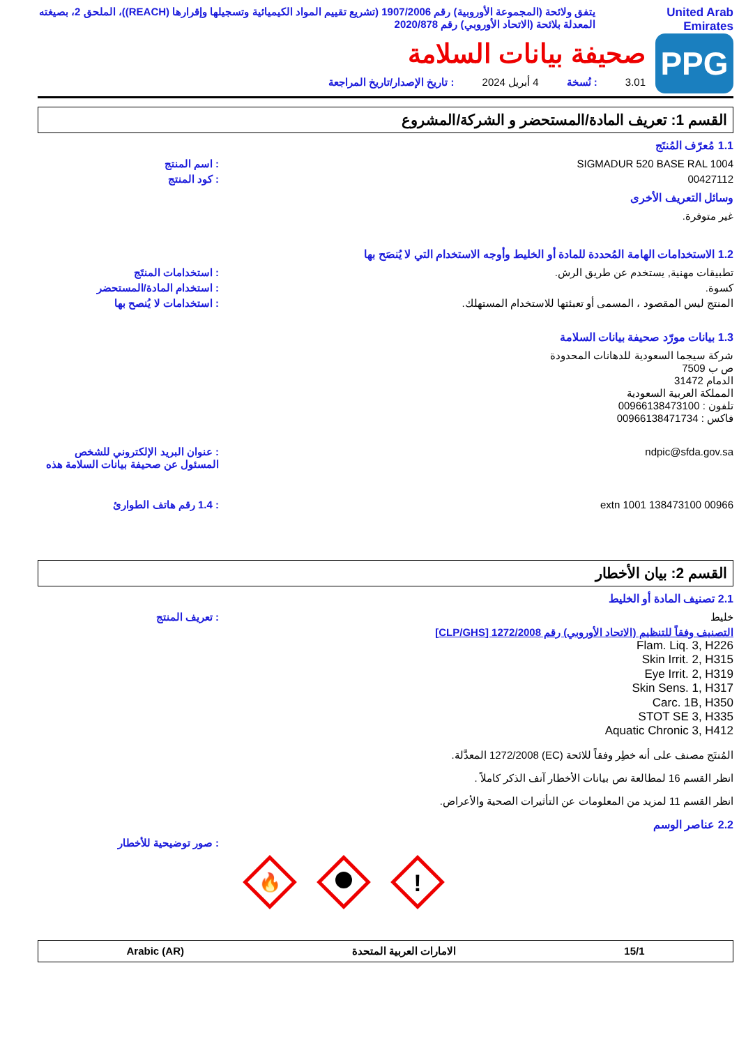United Arab
Emirates
يتفق ولائحة (المجموعة الأوروبية) رقم 1907/2006 (تشريع تقييم المواد الكيميائية وتسجيلها وإقرارها (REACH))، الملحق 2، بصيغته المعدلة بلائحة (الاتحاد الأوروبي) رقم 2020/878
PPG
صحيفة بيانات السلامة
3.01: نُسخة 4 أبريل 2024: تاريخ الإصدار/تاريخ المراجعة
القسم 1: تعريف المادة/المستحضر و الشركة/المشروع
1.1 مُعرّف المُنتَج
SIGMADUR 520 BASE RAL 1004: اسم المنتج
00427112: كود المنتج
وسائل التعريف الأخرى
غير متوفرة.
1.2 الاستخدامات الهامة المُحددة للمادة أو الخليط وأوجه الاستخدام التي لا يُنصَح بها
تطبيقات مهنية, يستخدم عن طريق الرش.: استخدامات المنتَج
كسوة.: استخدام المادة/المستحضر
المنتج ليس المقصود ، المسمى أو تعبئتها للاستخدام المستهلك.: استخدامات لا يُنصح بها
1.3 بيانات مورّد صحيفة بيانات السلامة
شركة سيجما السعودية للدهانات المحدودة
ص ب 7509
الدمام 31472
المملكة العربية السعودية
تلفون : 00966138473100
فاكس : 00966138471734
ndpic@sfda.gov.sa: عنوان البريد الإلكتروني للشخص المسئول عن صحيفة بيانات السلامة هذه
00966 138473100 extn 1001: 1.4 رقم هاتف الطوارئ
القسم 2: بيان الأخطار
2.1 تصنيف المادة أو الخليط
خليط: تعريف المنتج
التصنيف وفقاً للتنظيم (الاتحاد الأوروبي) رقم 1272/2008 [CLP/GHS]
Flam. Liq. 3, H226
Skin Irrit. 2, H315
Eye Irrit. 2, H319
Skin Sens. 1, H317
Carc. 1B, H350
STOT SE 3, H335
Aquatic Chronic 3, H412
المُنتَج مصنف على أنه خطِر وفقاً للائحة (EC) 1272/2008 المعدَّلة.
انظر القسم 16 لمطالعة نص بيانات الأخطار آنف الذكر كاملاً .
انظر القسم 11 لمزيد من المعلومات عن التأثيرات الصحية والأعراض.
2.2 عناصر الوسم
: صور توضيحية للأخطار
🔥
!
15/1 الامارات العربية المتحدة Arabic (AR)